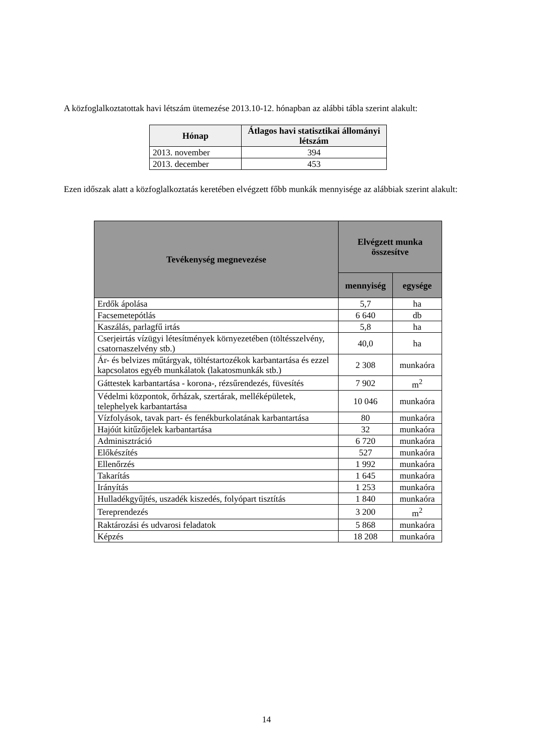A közfoglalkoztatottak havi létszám ütemezése 2013.10-12. hónapban az alábbi tábla szerint alakult:
| Hónap | Átlagos havi statisztikai állományi létszám |
| --- | --- |
| 2013. november | 394 |
| 2013. december | 453 |
Ezen időszak alatt a közfoglalkoztatás keretében elvégzett főbb munkák mennyisége az alábbiak szerint alakult:
| Tevékenység megnevezése | Elvégzett munka összesítve | |
| --- | --- | --- |
| | mennyiség | egysége |
| Erdők ápolása | 5,7 | ha |
| Facsemetepótlás | 6 640 | db |
| Kaszálás, parlagfű irtás | 5,8 | ha |
| Cserjeirtás vízügyi létesítmények környezetében (töltésszelvény, csatornaszelvény stb.) | 40,0 | ha |
| Ár- és belvizes műtárgyak, töltéstartozékok karbantartása és ezzel kapcsolatos egyéb munkálatok (lakatosmunkák stb.) | 2 308 | munkaóra |
| Gáttestek karbantartása - korona-, rézsűrendezés, füvesítés | 7 902 | m<sup>2</sup> |
| Védelmi központok, őrházak, szertárak, melléképületek, telephelyek karbantartása | 10 046 | munkaóra |
| Vízfolyások, tavak part- és fenékburkolatának karbantartása | 80 | munkaóra |
| Hajóút kitűzőjelek karbantartása | 32 | munkaóra |
| Adminisztráció | 6 720 | munkaóra |
| Előkészítés | 527 | munkaóra |
| Ellenőrzés | 1 992 | munkaóra |
| Takarítás | 1 645 | munkaóra |
| Irányítás | 1 253 | munkaóra |
| Hulladékgyűjtés, uszadék kiszedés, folyópart tisztítás | 1 840 | munkaóra |
| Tereprendezés | 3 200 | m<sup>2</sup> |
| Raktározási és udvarosi feladatok | 5 868 | munkaóra |
| Képzés | 18 208 | munkaóra |
14